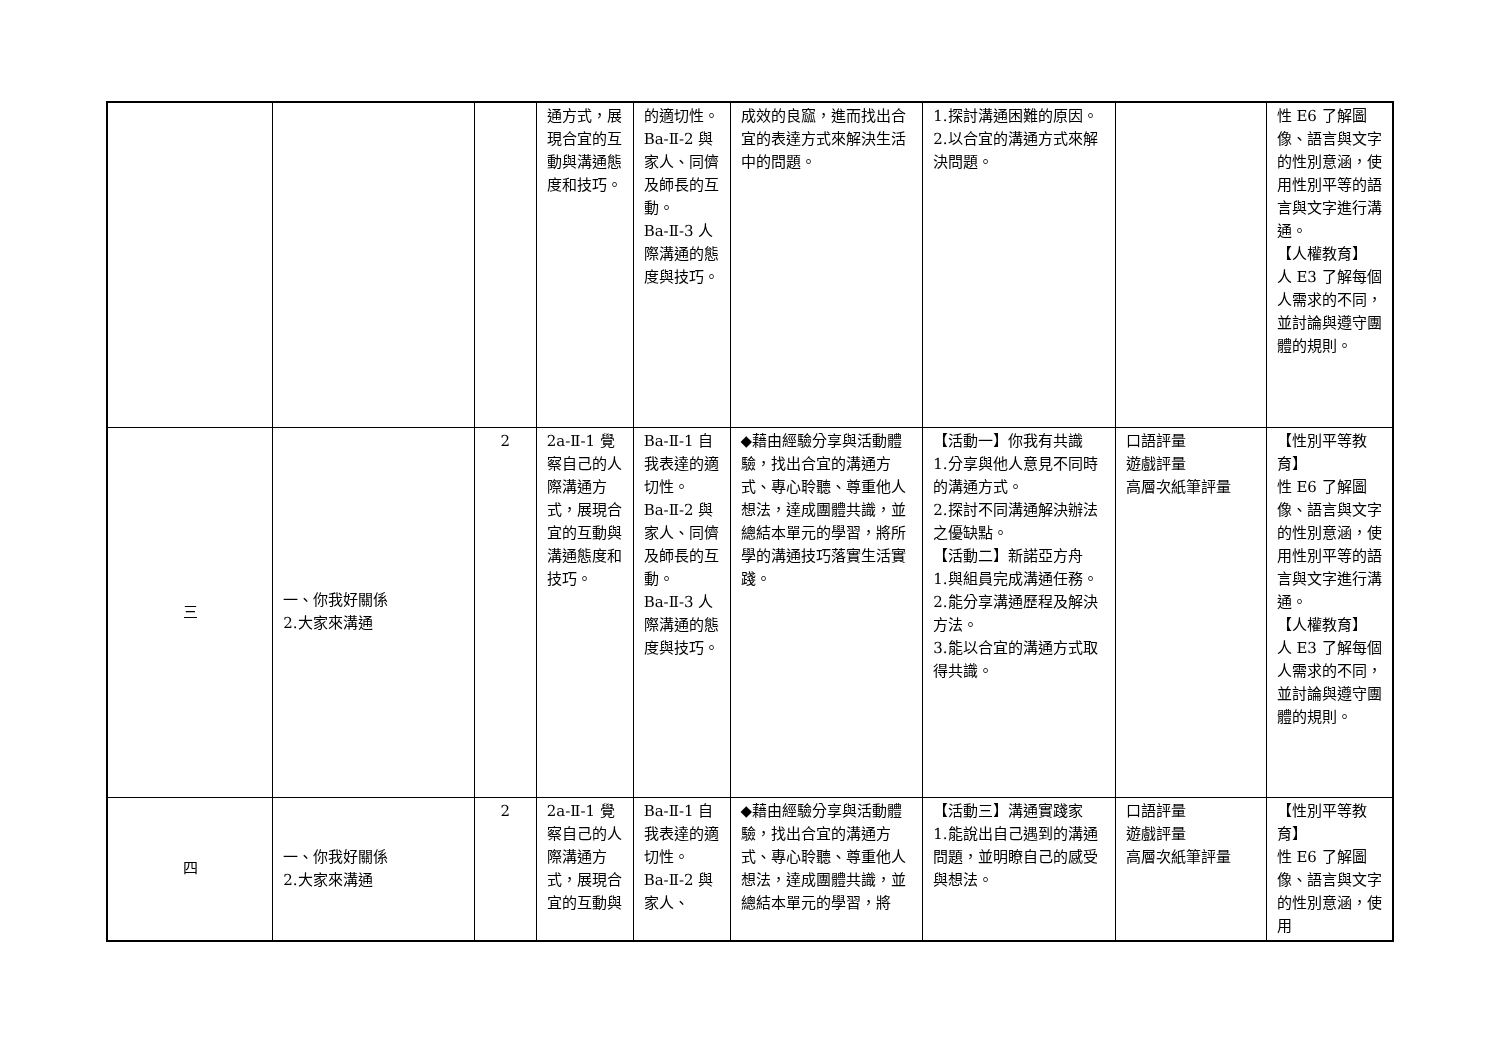| | | | 通方式，展現合宜的互動與溝通態度和技巧。 | 的適切性。 Ba-Ⅱ-2 與家人、同儕及師長的互動。 Ba-Ⅱ-3 人際溝通的態度與技巧。 | 成效的良窳，進而找出合宜的表達方式來解決生活中的問題。 | 1.探討溝通困難的原因。 2.以合宜的溝通方式來解決問題。 | | 性 E6 了解圖像、語言與文字的性別意涵，使用性別平等的語言與文字進行溝通。 【人權教育】 人 E3 了解每個人需求的不同，並討論與遵守團體的規則。 |
| 三 | 一、你我好關係 2.大家來溝通 | 2 | 2a-Ⅱ-1 覺察自己的人際溝通方式，展現合宜的互動與溝通態度和技巧。 | Ba-Ⅱ-1 自我表達的適切性。 Ba-Ⅱ-2 與家人、同儕及師長的互動。 Ba-Ⅱ-3 人際溝通的態度與技巧。 | ◆藉由經驗分享與活動體驗，找出合宜的溝通方式、專心聆聽、尊重他人想法，達成團體共識，並總結本單元的學習，將所學的溝通技巧落實生活實踐。 | 【活動一】你我有共識 1.分享與他人意見不同時的溝通方式。 2.探討不同溝通解決辦法之優缺點。 【活動二】新諾亞方舟 1.與組員完成溝通任務。 2.能分享溝通歷程及解決方法。 3.能以合宜的溝通方式取得共識。 | 口語評量 遊戲評量 高層次紙筆評量 | 【性別平等教育】 性 E6 了解圖像、語言與文字的性別意涵，使用性別平等的語言與文字進行溝通。 【人權教育】 人 E3 了解每個人需求的不同，並討論與遵守團體的規則。 |
| 四 | 一、你我好關係 2.大家來溝通 | 2 | 2a-Ⅱ-1 覺察自己的人際溝通方式，展現合宜的互動與 | Ba-Ⅱ-1 自我表達的適切性。 Ba-Ⅱ-2 與家人、 | ◆藉由經驗分享與活動體驗，找出合宜的溝通方式、專心聆聽、尊重他人想法，達成團體共識，並總結本單元的學習，將 | 【活動三】溝通實踐家 1.能說出自己遇到的溝通問題，並明瞭自己的感受與想法。 | 口語評量 遊戲評量 高層次紙筆評量 | 【性別平等教育】 性 E6 了解圖像、語言與文字的性別意涵，使用 |